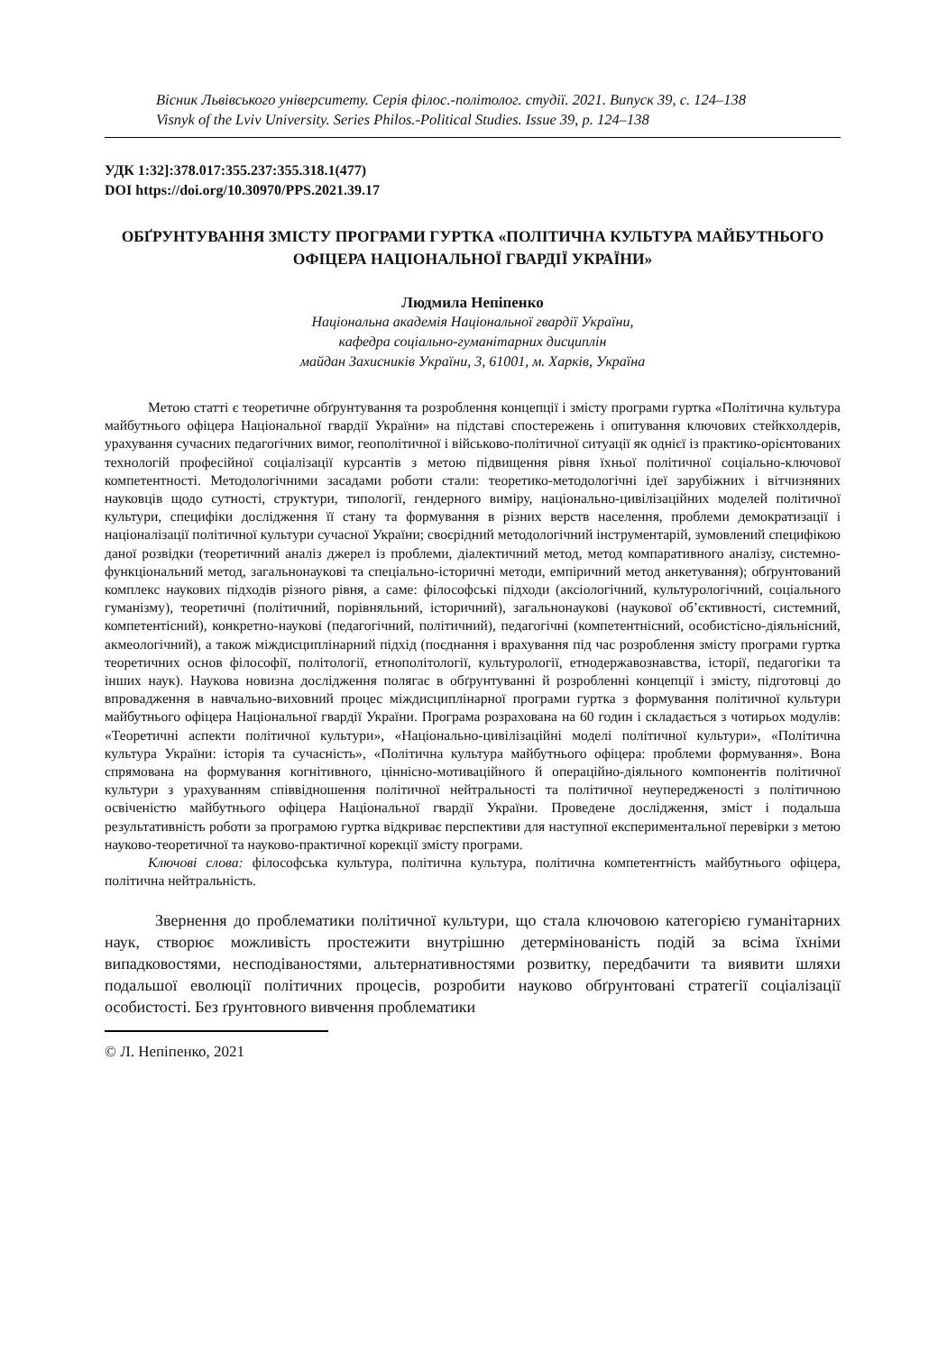Вісник Львівського університету. Серія філос.-політолог. студії. 2021. Випуск 39, с. 124–138
Visnyk of the Lviv University. Series Philos.-Political Studies. Issue 39, р. 124–138
УДК 1:32]:378.017:355.237:355.318.1(477)
DOI https://doi.org/10.30970/PPS.2021.39.17
ОБҐРУНТУВАННЯ ЗМІСТУ ПРОГРАМИ ГУРТКА «ПОЛІТИЧНА КУЛЬТУРА МАЙБУТНЬОГО ОФІЦЕРА НАЦІОНАЛЬНОЇ ГВАРДІЇ УКРАЇНИ»
Людмила Непіпенко
Національна академія Національної гвардії України,
кафедра соціально-гуманітарних дисциплін
майдан Захисників України, 3, 61001, м. Харків, Україна
Метою статті є теоретичне обґрунтування та розроблення концепції і змісту програми гуртка «Політична культура майбутнього офіцера Національної гвардії України» на підставі спостережень і опитування ключових стейкхолдерів, урахування сучасних педагогічних вимог, геополітичної і військово-політичної ситуації як однієї із практико-орієнтованих технологій професійної соціалізації курсантів з метою підвищення рівня їхньої політичної соціально-ключової компетентності. Методологічними засадами роботи стали: теоретико-методологічні ідеї зарубіжних і вітчизняних науковців щодо сутності, структури, типології, гендерного виміру, національно-цивілізаційних моделей політичної культури, специфіки дослідження її стану та формування в різних верств населення, проблеми демократизації і націоналізації політичної культури сучасної України; своєрідний методологічний інструментарій, зумовлений специфікою даної розвідки (теоретичний аналіз джерел із проблеми, діалектичний метод, метод компаративного аналізу, системно-функціональний метод, загальнонаукові та спеціально-історичні методи, емпіричний метод анкетування); обґрунтований комплекс наукових підходів різного рівня, а саме: філософські підходи (аксіологічний, культурологічний, соціального гуманізму), теоретичні (політичний, порівняльний, історичний), загальнонаукові (наукової об’єктивності, системний, компетентісний), конкретно-наукові (педагогічний, політичний), педагогічні (компетентнісний, особистісно-діяльнісний, акмеологічний), а також міждисциплінарний підхід (поєднання і врахування під час розроблення змісту програми гуртка теоретичних основ філософії, політології, етнополітології, культурології, етнодержавознавства, історії, педагогіки та інших наук). Наукова новизна дослідження полягає в обґрунтуванні й розробленні концепції і змісту, підготовці до впровадження в навчально-виховний процес міждисциплінарної програми гуртка з формування політичної культури майбутнього офіцера Національної гвардії України. Програма розрахована на 60 годин і складається з чотирьох модулів: «Теоретичні аспекти політичної культури», «Національно-цивілізаційні моделі політичної культури», «Політична культура України: історія та сучасність», «Політична культура майбутнього офіцера: проблеми формування». Вона спрямована на формування когнітивного, ціннісно-мотиваційного й операційно-діяльного компонентів політичної культури з урахуванням співвідношення політичної нейтральності та політичної неупередженості з політичною освіченістю майбутнього офіцера Національної гвардії України. Проведене дослідження, зміст і подальша результативність роботи за програмою гуртка відкриває перспективи для наступної експериментальної перевірки з метою науково-теоретичної та науково-практичної корекції змісту програми.
Ключові слова: філософська культура, політична культура, політична компетентність майбутнього офіцера, політична нейтральність.
Звернення до проблематики політичної культури, що стала ключовою категорією гуманітарних наук, створює можливість простежити внутрішню детермінованість подій за всіма їхніми випадковостями, несподіваностями, альтернативностями розвитку, передбачити та виявити шляхи подальшої еволюції політичних процесів, розробити науково обґрунтовані стратегії соціалізації особистості. Без ґрунтовного вивчення проблематики
© Л. Непіпенко, 2021